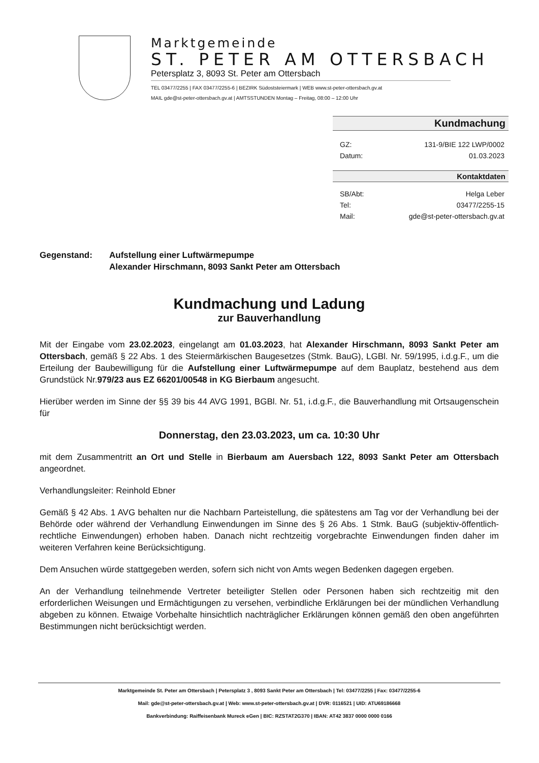Marktgemeinde
ST. PETER AM OTTERSBACH
Petersplatz 3, 8093 St. Peter am Ottersbach
TEL 03477/2255 | FAX 03477/2255-6 | BEZIRK Südoststeiermark | WEB www.st-peter-ottersbach.gv.at
MAIL gde@st-peter-ottersbach.gv.at | AMTSSTUNDEN Montag – Freitag, 08:00 – 12:00 Uhr
Kundmachung
GZ: 131-9/BIE 122 LWP/0002
Datum: 01.03.2023
Kontaktdaten
SB/Abt: Helga Leber
Tel: 03477/2255-15
Mail: gde@st-peter-ottersbach.gv.at
Gegenstand: Aufstellung einer Luftwärmepumpe
Alexander Hirschmann, 8093 Sankt Peter am Ottersbach
Kundmachung und Ladung
zur Bauverhandlung
Mit der Eingabe vom 23.02.2023, eingelangt am 01.03.2023, hat Alexander Hirschmann, 8093 Sankt Peter am Ottersbach, gemäß § 22 Abs. 1 des Steiermärkischen Baugesetzes (Stmk. BauG), LGBl. Nr. 59/1995, i.d.g.F., um die Erteilung der Baubewilligung für die Aufstellung einer Luftwärmepumpe auf dem Bauplatz, bestehend aus dem Grundstück Nr.979/23 aus EZ 66201/00548 in KG Bierbaum angesucht.
Hierüber werden im Sinne der §§ 39 bis 44 AVG 1991, BGBl. Nr. 51, i.d.g.F., die Bauverhandlung mit Ortsaugenschein für
Donnerstag, den 23.03.2023, um ca. 10:30 Uhr
mit dem Zusammentritt an Ort und Stelle in Bierbaum am Auersbach 122, 8093 Sankt Peter am Ottersbach angeordnet.
Verhandlungsleiter: Reinhold Ebner
Gemäß § 42 Abs. 1 AVG behalten nur die Nachbarn Parteistellung, die spätestens am Tag vor der Verhandlung bei der Behörde oder während der Verhandlung Einwendungen im Sinne des § 26 Abs. 1 Stmk. BauG (subjektiv-öffentlich-rechtliche Einwendungen) erhoben haben. Danach nicht rechtzeitig vorgebrachte Einwendungen finden daher im weiteren Verfahren keine Berücksichtigung.
Dem Ansuchen würde stattgegeben werden, sofern sich nicht von Amts wegen Bedenken dagegen ergeben.
An der Verhandlung teilnehmende Vertreter beteiligter Stellen oder Personen haben sich rechtzeitig mit den erforderlichen Weisungen und Ermächtigungen zu versehen, verbindliche Erklärungen bei der mündlichen Verhandlung abgeben zu können. Etwaige Vorbehalte hinsichtlich nachträglicher Erklärungen können gemäß den oben angeführten Bestimmungen nicht berücksichtigt werden.
Marktgemeinde St. Peter am Ottersbach | Petersplatz 3 , 8093 Sankt Peter am Ottersbach | Tel: 03477/2255 | Fax: 03477/2255-6
Mail: gde@st-peter-ottersbach.gv.at | Web: www.st-peter-ottersbach.gv.at | DVR: 0116521 | UID: ATU69186668
Bankverbindung: Raiffeisenbank Mureck eGen | BIC: RZSTAT2G370 | IBAN: AT42 3837 0000 0000 0166